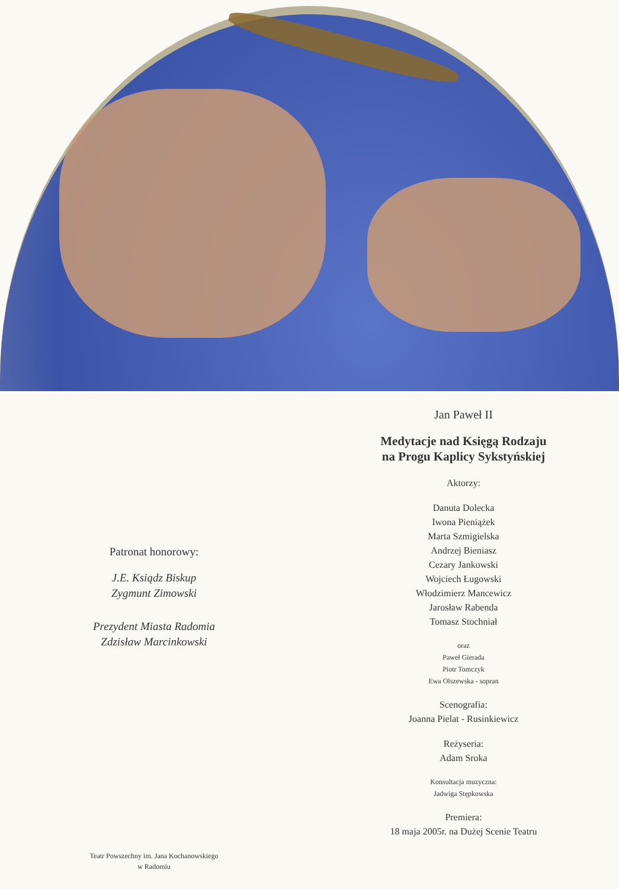Patronat honorowy:
J.E. Ksiądz Biskup
Zygmunt Zimowski
Prezydent Miasta Radomia
Zdzisław Marcinkowski
Teatr Powszechny im. Jana Kochanowskiego
w Radomiu
Jan Paweł II
Medytacje nad Księgą Rodzaju
na Progu Kaplicy Sykstyńskiej
Aktorzy:
Danuta Dolecka
Iwona Pieniążek
Marta Szmigielska
Andrzej Bieniasz
Cezary Jankowski
Wojciech Ługowski
Włodzimierz Mancewicz
Jarosław Rabenda
Tomasz Stochniał
oraz
Paweł Gierada
Piotr Tomczyk
Ewa Olszewska - sopran
Scenografia:
Joanna Pielat - Rusinkiewicz
Reżyseria:
Adam Sroka
Konsultacja muzyczna:
Jadwiga Stępkowska
Premiera:
18 maja 2005r. na Dużej Scenie Teatru